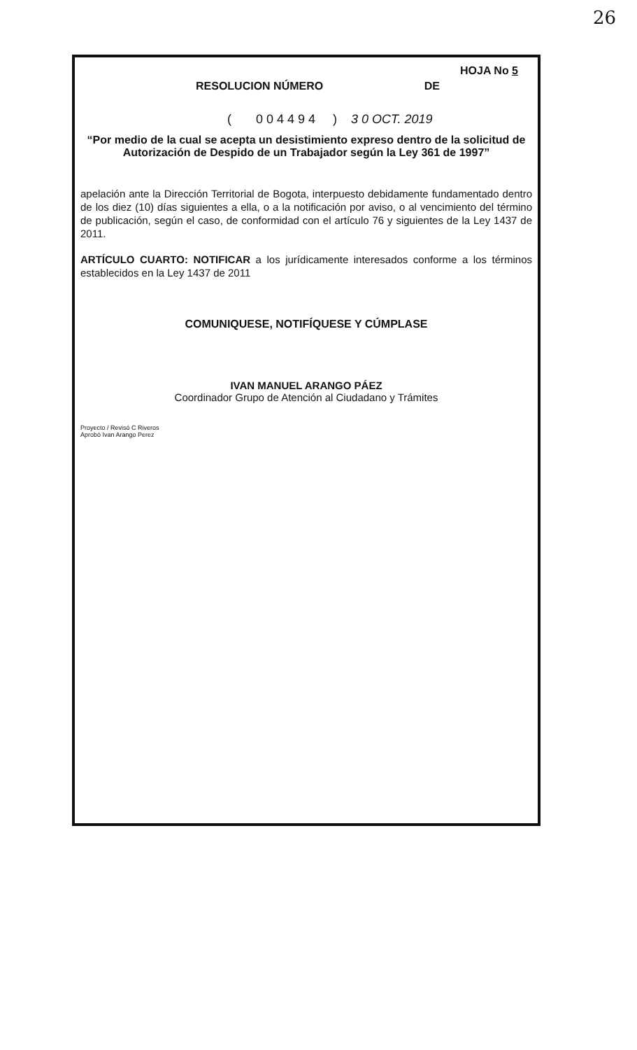26
HOJA No 5
RESOLUCION NÚMERO DE
( 0 0 4 4 9 4 ) 3 0 OCT. 2019
“Por medio de la cual se acepta un desistimiento expreso dentro de la solicitud de Autorización de Despido de un Trabajador según la Ley 361 de 1997”
apelación ante la Dirección Territorial de Bogota, interpuesto debidamente fundamentado dentro de los diez (10) días siguientes a ella, o a la notificación por aviso, o al vencimiento del término de publicación, según el caso, de conformidad con el artículo 76 y siguientes de la Ley 1437 de 2011.
ARTÍCULO CUARTO: NOTIFICAR a los jurídicamente interesados conforme a los términos establecidos en la Ley 1437 de 2011
COMUNIQUESE, NOTIFÍQUESE Y CÚMPLASE
IVAN MANUEL ARANGO PÁEZ
Coordinador Grupo de Atención al Ciudadano y Trámites
Proyecto / Revisó C Riveros
Aprobó Ivan Arango Perez